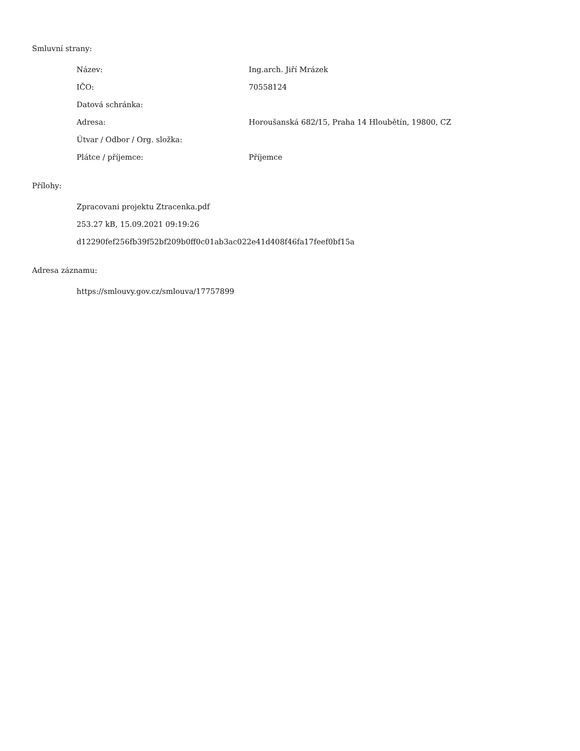Smluvní strany:
| Název: | Ing.arch. Jiří Mrázek |
| IČO: | 70558124 |
| Datová schránka: | |
| Adresa: | Horoušanská 682/15, Praha 14 Hloubětín, 19800, CZ |
| Útvar / Odbor / Org. složka: | |
| Plátce / příjemce: | Příjemce |
Přílohy:
Zpracovani projektu Ztracenka.pdf
253.27 kB, 15.09.2021 09:19:26
d12290fef256fb39f52bf209b0ff0c01ab3ac022e41d408f46fa17feef0bf15a
Adresa záznamu:
https://smlouvy.gov.cz/smlouva/17757899